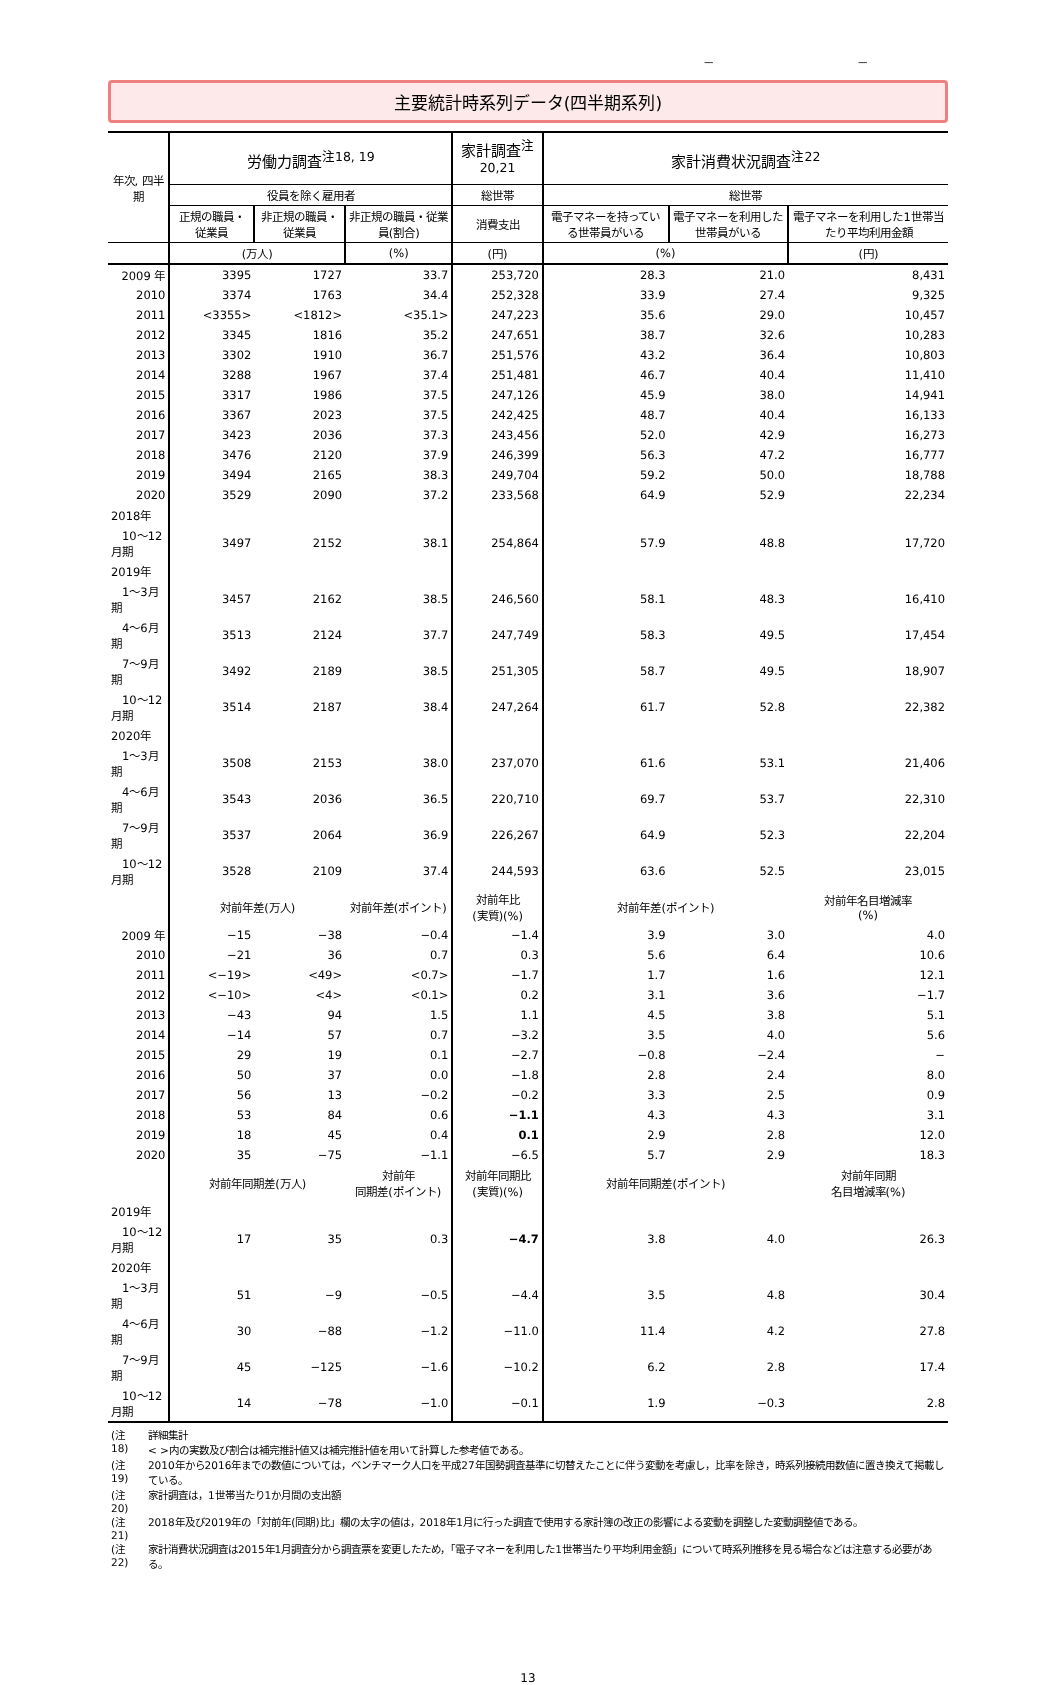－ －
主要統計時系列データ(四半期系列)
| 年次, 四半期 | 労働力調査<sup>注18, 19</sup> | | | 家計調査<sup>注20,21</sup> | 家計消費状況調査<sup>注22</sup> | | |
| --- | --- | --- | --- | --- | --- | --- | --- |
| | 役員を除く雇用者 | | | 総世帯 | 総世帯 | | |
| | 正規の職員・従業員 | 非正規の職員・従業員 | 非正規の職員・従業員(割合) | 消費支出 | 電子マネーを持っている世帯員がいる | 電子マネーを利用した世帯員がいる | 電子マネーを利用した1世帯当たり平均利用金額 |
| | (万人) | | (%) | (円) | (%) | | (円) |
| 2009 年 | 3395 | 1727 | 33.7 | 253,720 | 28.3 | 21.0 | 8,431 |
| 2010 | 3374 | 1763 | 34.4 | 252,328 | 33.9 | 27.4 | 9,325 |
| 2011 | <3355> | <1812> | <35.1> | 247,223 | 35.6 | 29.0 | 10,457 |
| 2012 | 3345 | 1816 | 35.2 | 247,651 | 38.7 | 32.6 | 10,283 |
| 2013 | 3302 | 1910 | 36.7 | 251,576 | 43.2 | 36.4 | 10,803 |
| 2014 | 3288 | 1967 | 37.4 | 251,481 | 46.7 | 40.4 | 11,410 |
| 2015 | 3317 | 1986 | 37.5 | 247,126 | 45.9 | 38.0 | 14,941 |
| 2016 | 3367 | 2023 | 37.5 | 242,425 | 48.7 | 40.4 | 16,133 |
| 2017 | 3423 | 2036 | 37.3 | 243,456 | 52.0 | 42.9 | 16,273 |
| 2018 | 3476 | 2120 | 37.9 | 246,399 | 56.3 | 47.2 | 16,777 |
| 2019 | 3494 | 2165 | 38.3 | 249,704 | 59.2 | 50.0 | 18,788 |
| 2020 | 3529 | 2090 | 37.2 | 233,568 | 64.9 | 52.9 | 22,234 |
| 2018年 | | | | | | | |
| 10～12月期 | 3497 | 2152 | 38.1 | 254,864 | 57.9 | 48.8 | 17,720 |
| 2019年 | | | | | | | |
| 1～3月期 | 3457 | 2162 | 38.5 | 246,560 | 58.1 | 48.3 | 16,410 |
| 4～6月期 | 3513 | 2124 | 37.7 | 247,749 | 58.3 | 49.5 | 17,454 |
| 7～9月期 | 3492 | 2189 | 38.5 | 251,305 | 58.7 | 49.5 | 18,907 |
| 10～12月期 | 3514 | 2187 | 38.4 | 247,264 | 61.7 | 52.8 | 22,382 |
| 2020年 | | | | | | | |
| 1～3月期 | 3508 | 2153 | 38.0 | 237,070 | 61.6 | 53.1 | 21,406 |
| 4～6月期 | 3543 | 2036 | 36.5 | 220,710 | 69.7 | 53.7 | 22,310 |
| 7～9月期 | 3537 | 2064 | 36.9 | 226,267 | 64.9 | 52.3 | 22,204 |
| 10～12月期 | 3528 | 2109 | 37.4 | 244,593 | 63.6 | 52.5 | 23,015 |
| | 対前年差(万人) | | 対前年差(ポイント) | 対前年比 (実質)(%) | 対前年差(ポイント) | | 対前年名目増減率 (%) |
| 2009 年 | −15 | −38 | −0.4 | −1.4 | 3.9 | 3.0 | 4.0 |
| 2010 | −21 | 36 | 0.7 | 0.3 | 5.6 | 6.4 | 10.6 |
| 2011 | <−19> | <49> | <0.7> | −1.7 | 1.7 | 1.6 | 12.1 |
| 2012 | <−10> | <4> | <0.1> | 0.2 | 3.1 | 3.6 | −1.7 |
| 2013 | −43 | 94 | 1.5 | 1.1 | 4.5 | 3.8 | 5.1 |
| 2014 | −14 | 57 | 0.7 | −3.2 | 3.5 | 4.0 | 5.6 |
| 2015 | 29 | 19 | 0.1 | −2.7 | −0.8 | −2.4 | − |
| 2016 | 50 | 37 | 0.0 | −1.8 | 2.8 | 2.4 | 8.0 |
| 2017 | 56 | 13 | −0.2 | −0.2 | 3.3 | 2.5 | 0.9 |
| 2018 | 53 | 84 | 0.6 | −1.1 | 4.3 | 4.3 | 3.1 |
| 2019 | 18 | 45 | 0.4 | 0.1 | 2.9 | 2.8 | 12.0 |
| 2020 | 35 | −75 | −1.1 | −6.5 | 5.7 | 2.9 | 18.3 |
| | 対前年同期差(万人) | | 対前年 同期差(ポイント) | 対前年同期比 (実質)(%) | 対前年同期差(ポイント) | | 対前年同期 名目増減率(%) |
| 2019年 | | | | | | | |
| 10～12月期 | 17 | 35 | 0.3 | −4.7 | 3.8 | 4.0 | 26.3 |
| 2020年 | | | | | | | |
| 1～3月期 | 51 | −9 | −0.5 | −4.4 | 3.5 | 4.8 | 30.4 |
| 4～6月期 | 30 | −88 | −1.2 | −11.0 | 11.4 | 4.2 | 27.8 |
| 7～9月期 | 45 | −125 | −1.6 | −10.2 | 6.2 | 2.8 | 17.4 |
| 10～12月期 | 14 | −78 | −1.0 | −0.1 | 1.9 | −0.3 | 2.8 |
| (注18) | 詳細集計 < >内の実数及び割合は補完推計値又は補完推計値を用いて計算した参考値である。 |
| (注19) | 2010年から2016年までの数値については，ベンチマーク人口を平成27年国勢調査基準に切替えたことに伴う変動を考慮し，比率を除き，時系列接続用数値に置き換えて掲載している。 |
| (注20) | 家計調査は，1世帯当たり1か月間の支出額 |
| (注21) | 2018年及び2019年の「対前年(同期)比」欄の太字の値は，2018年1月に行った調査で使用する家計簿の改正の影響による変動を調整した変動調整値である。 |
| (注22) | 家計消費状況調査は2015年1月調査分から調査票を変更したため，「電子マネーを利用した1世帯当たり平均利用金額」について時系列推移を見る場合などは注意する必要がある。 |
13